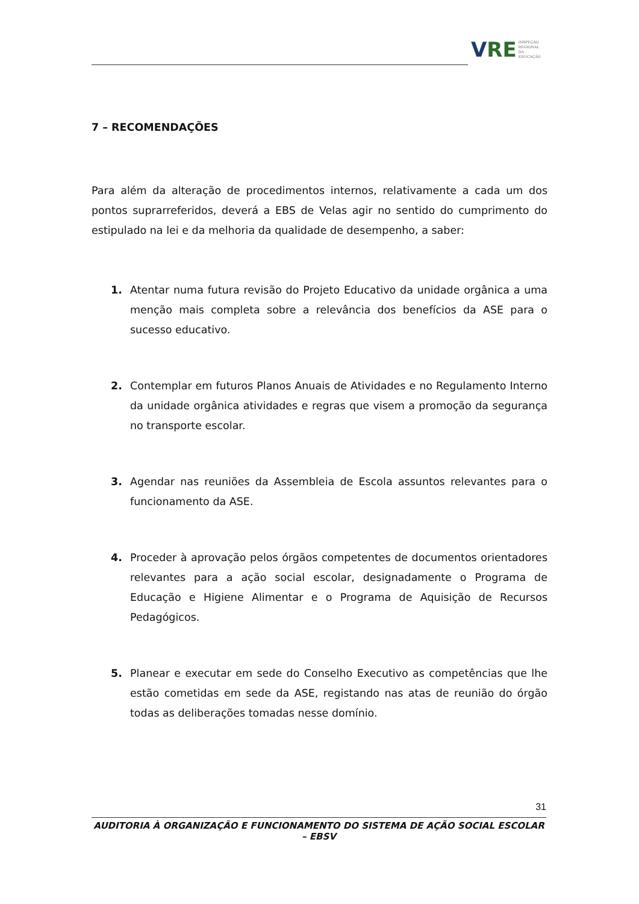V RE INSPEÇÃO
REGIONAL
DA EDUCAÇÃO
7 – RECOMENDAÇÕES
Para além da alteração de procedimentos internos, relativamente a cada um dos pontos suprarreferidos, deverá a EBS de Velas agir no sentido do cumprimento do estipulado na lei e da melhoria da qualidade de desempenho, a saber:
1. Atentar numa futura revisão do Projeto Educativo da unidade orgânica a uma menção mais completa sobre a relevância dos benefícios da ASE para o sucesso educativo.
2. Contemplar em futuros Planos Anuais de Atividades e no Regulamento Interno da unidade orgânica atividades e regras que visem a promoção da segurança no transporte escolar.
3. Agendar nas reuniões da Assembleia de Escola assuntos relevantes para o funcionamento da ASE.
4. Proceder à aprovação pelos órgãos competentes de documentos orientadores relevantes para a ação social escolar, designadamente o Programa de Educação e Higiene Alimentar e o Programa de Aquisição de Recursos Pedagógicos.
5. Planear e executar em sede do Conselho Executivo as competências que lhe estão cometidas em sede da ASE, registando nas atas de reunião do órgão todas as deliberações tomadas nesse domínio.
31
AUDITORIA À ORGANIZAÇÃO E FUNCIONAMENTO DO SISTEMA DE AÇÃO SOCIAL ESCOLAR – EBSV